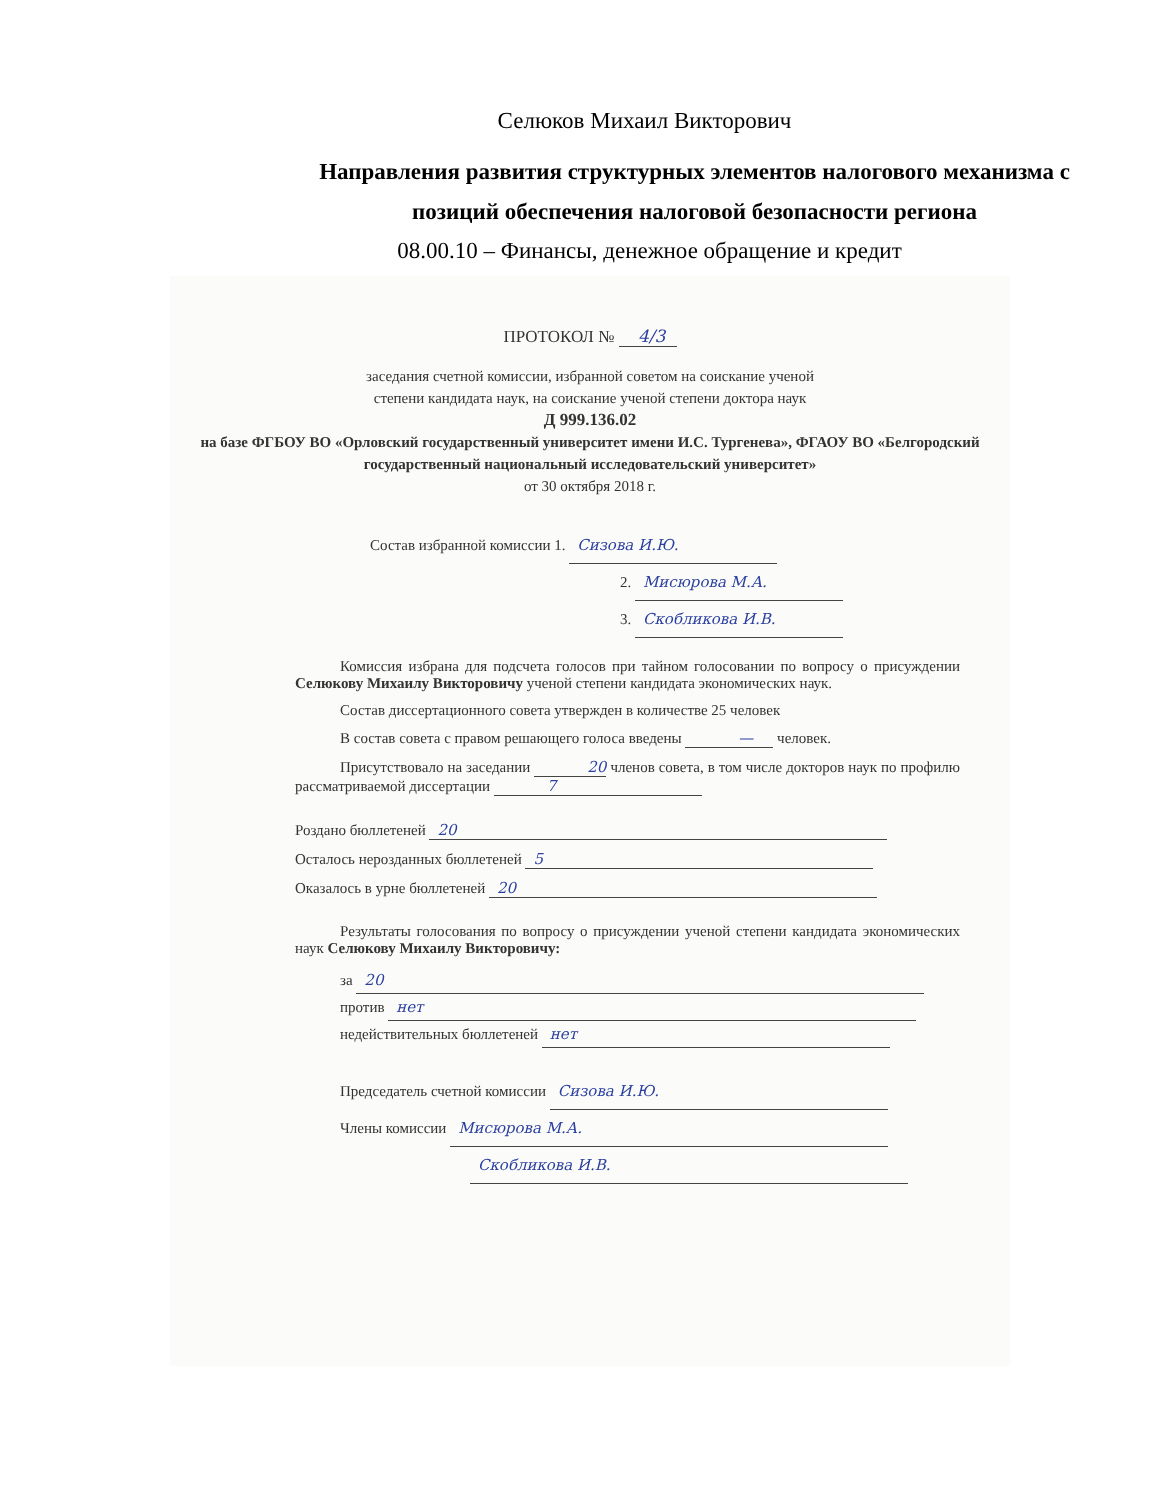Селюков Михаил Викторович
Направления развития структурных элементов налогового механизма с
позиций обеспечения налоговой безопасности региона
08.00.10 – Финансы, денежное обращение и кредит
ПРОТОКОЛ № 4/3
заседания счетной комиссии, избранной советом на соискание ученой
степени кандидата наук, на соискание ученой степени доктора наук
Д 999.136.02
на базе ФГБОУ ВО «Орловский государственный университет имени И.С. Тургенева», ФГАОУ ВО «Белгородский государственный национальный исследовательский университет»
от 30 октября 2018 г.
Состав избранной комиссии 1. Сизова И.Ю.
2. Мисюрова М.А.
3. Скобликова И.В.
Комиссия избрана для подсчета голосов при тайном голосовании по вопросу о присуждении Селюкову Михаилу Викторовичу ученой степени кандидата экономических наук.
Состав диссертационного совета утвержден в количестве 25 человек
В состав совета с правом решающего голоса введены — человек.
Присутствовало на заседании 20 членов совета, в том числе докторов наук по профилю рассматриваемой диссертации 7
Роздано бюллетеней 20
Осталось нерозданных бюллетеней 5
Оказалось в урне бюллетеней 20
Результаты голосования по вопросу о присуждении ученой степени кандидата экономических наук Селюкову Михаилу Викторовичу:
за 20
против нет
недействительных бюллетеней нет
Председатель счетной комиссии Сизова И.Ю.
Члены комиссии Мисюрова М.А.
Скобликова И.В.